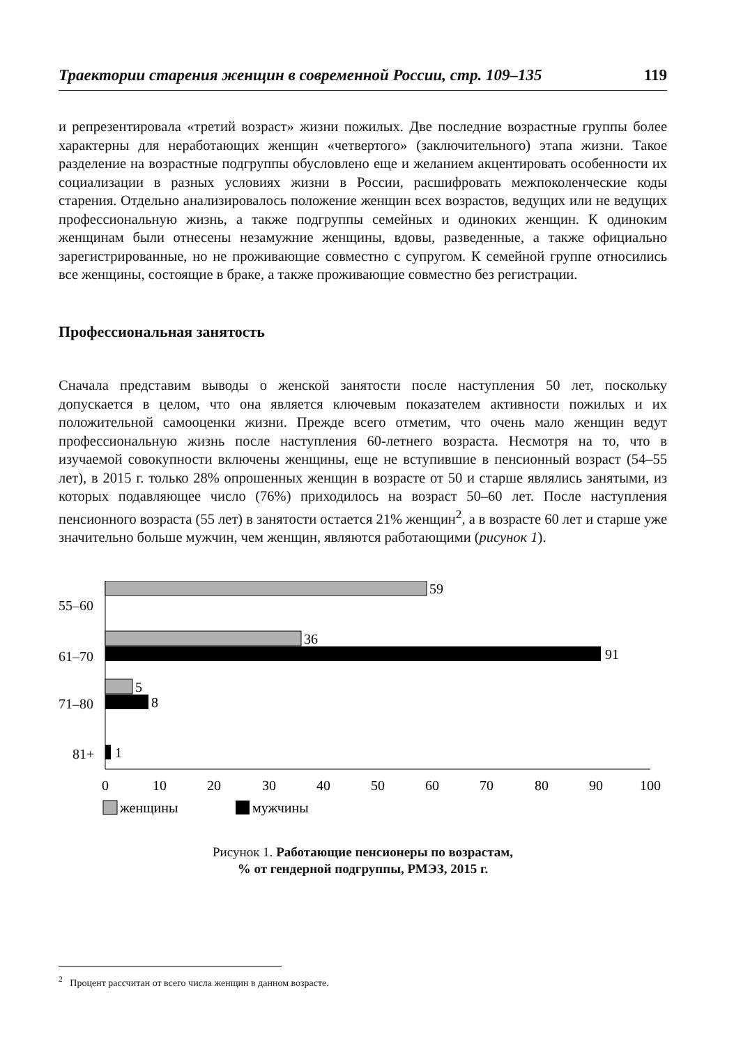Траектории старения женщин в современной России, стр. 109–135 119
и репрезентировала «третий возраст» жизни пожилых. Две последние возрастные группы более характерны для неработающих женщин «четвертого» (заключительного) этапа жизни. Такое разделение на возрастные подгруппы обусловлено еще и желанием акцентировать особенности их социализации в разных условиях жизни в России, расшифровать межпоколенческие коды старения. Отдельно анализировалось положение женщин всех возрастов, ведущих или не ведущих профессиональную жизнь, а также подгруппы семейных и одиноких женщин. К одиноким женщинам были отнесены незамужние женщины, вдовы, разведенные, а также официально зарегистрированные, но не проживающие совместно с супругом. К семейной группе относились все женщины, состоящие в браке, а также проживающие совместно без регистрации.
Профессиональная занятость
Сначала представим выводы о женской занятости после наступления 50 лет, поскольку допускается в целом, что она является ключевым показателем активности пожилых и их положительной самооценки жизни. Прежде всего отметим, что очень мало женщин ведут профессиональную жизнь после наступления 60-летнего возраста. Несмотря на то, что в изучаемой совокупности включены женщины, еще не вступившие в пенсионный возраст (54–55 лет), в 2015 г. только 28% опрошенных женщин в возрасте от 50 и старше являлись занятыми, из которых подавляющее число (76%) приходилось на возраст 50–60 лет. После наступления пенсионного возраста (55 лет) в занятости остается 21% женщин<sup>2</sup>, а в возрасте 60 лет и старше уже значительно больше мужчин, чем женщин, являются работающими (рисунок 1).
55–60
61–70
71–80
81+
59
36
91
5
8
1
0
10
20
30
40
50
60
70
80
90
100
женщины
мужчины
Рисунок 1. Работающие пенсионеры по возрастам,
% от гендерной подгруппы, РМЭЗ, 2015 г.
<sup>2</sup> Процент рассчитан от всего числа женщин в данном возрасте.